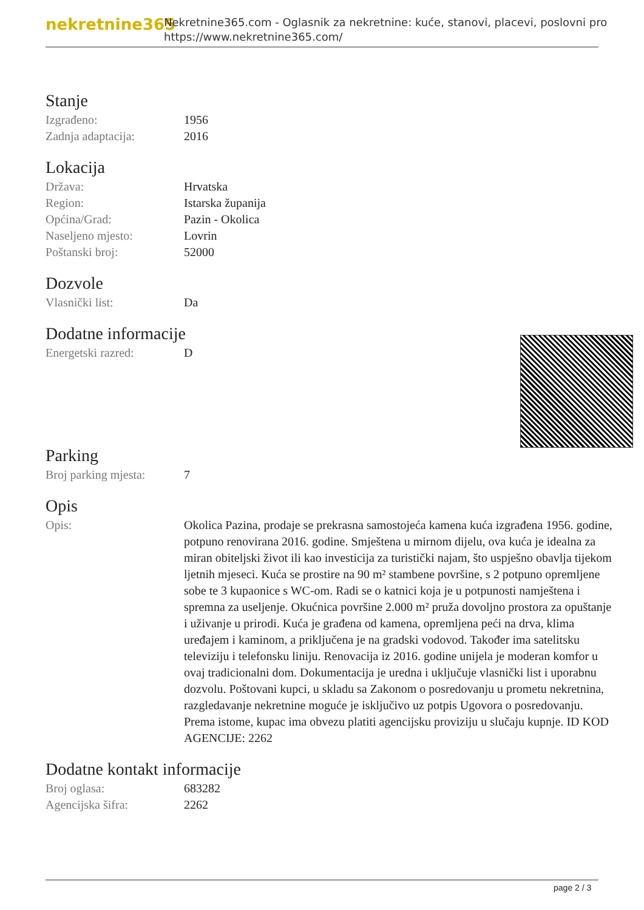nekretnine365
Nekretnine365.com - Oglasnik za nekretnine: kuće, stanovi, placevi, poslovni pro
https://www.nekretnine365.com/
Stanje
| Izgrađeno: | 1956 |
| Zadnja adaptacija: | 2016 |
Lokacija
| Država: | Hrvatska |
| Region: | Istarska županija |
| Općina/Grad: | Pazin - Okolica |
| Naseljeno mjesto: | Lovrin |
| Poštanski broj: | 52000 |
Dozvole
| Vlasnički list: | Da |
Dodatne informacije
| Energetski razred: | D |
Parking
| Broj parking mjesta: | 7 |
Opis
| Opis: | Okolica Pazina, prodaje se prekrasna samostojeća kamena kuća izgrađena 1956. godine, potpuno renovirana 2016. godine. Smještena u mirnom dijelu, ova kuća je idealna za miran obiteljski život ili kao investicija za turistički najam, što uspješno obavlja tijekom ljetnih mjeseci. Kuća se prostire na 90 m² stambene površine, s 2 potpuno opremljene sobe te 3 kupaonice s WC-om. Radi se o katnici koja je u potpunosti namještena i spremna za useljenje. Okućnica površine 2.000 m² pruža dovoljno prostora za opuštanje i uživanje u prirodi. Kuća je građena od kamena, opremljena peći na drva, klima uređajem i kaminom, a priključena je na gradski vodovod. Također ima satelitsku televiziju i telefonsku liniju. Renovacija iz 2016. godine unijela je moderan komfor u ovaj tradicionalni dom. Dokumentacija je uredna i uključuje vlasnički list i uporabnu dozvolu. Poštovani kupci, u skladu sa Zakonom o posredovanju u prometu nekretnina, razgledavanje nekretnine moguće je isključivo uz potpis Ugovora o posredovanju. Prema istome, kupac ima obvezu platiti agencijsku proviziju u slučaju kupnje. ID KOD AGENCIJE: 2262 |
Dodatne kontakt informacije
| Broj oglasa: | 683282 |
| Agencijska šifra: | 2262 |
page 2 / 3